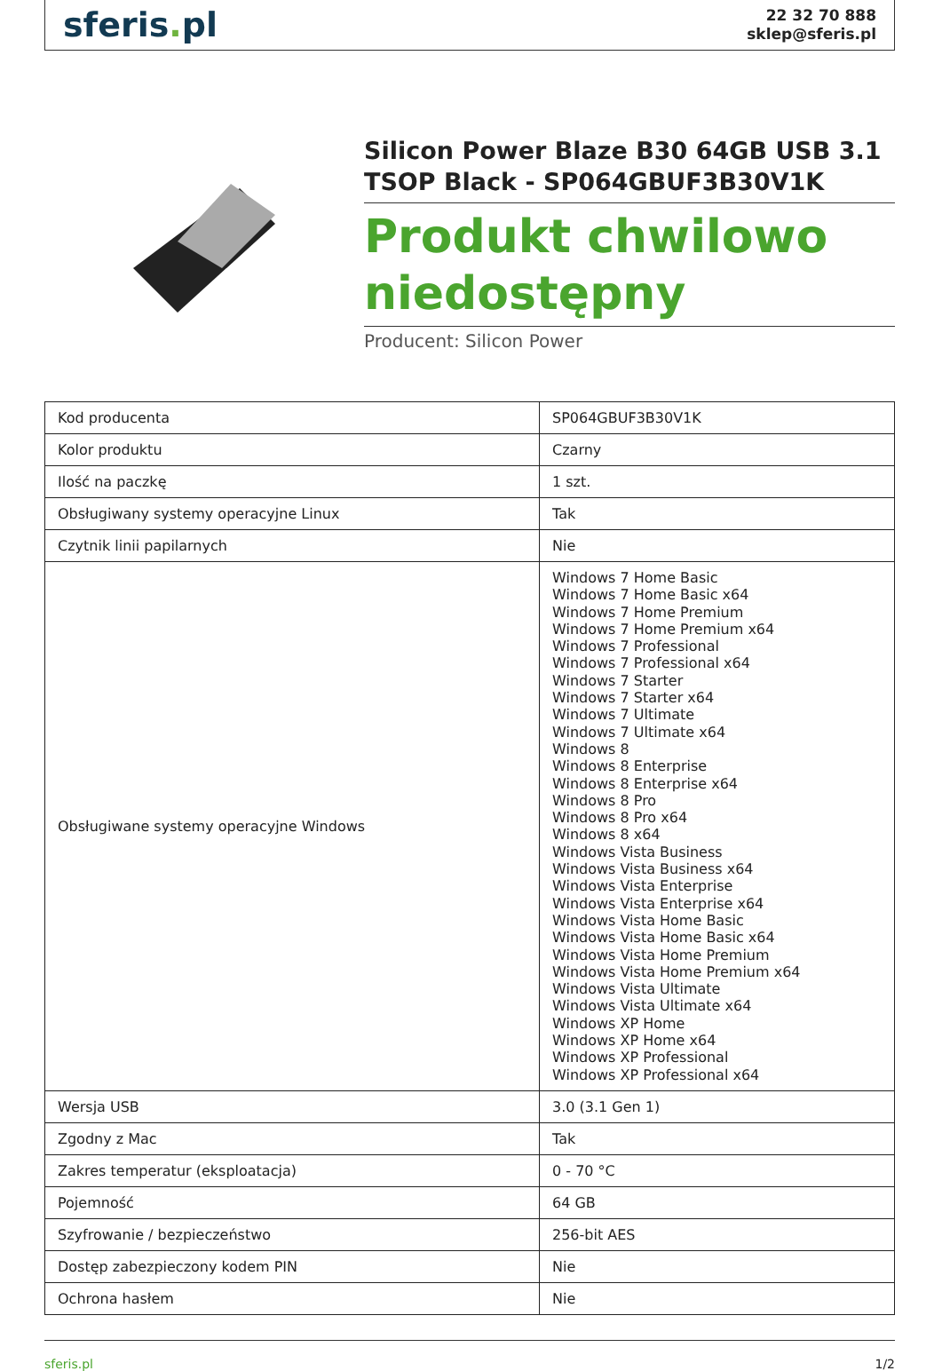sferis. pl
22 32 70 888
sklep@sferis.pl
Silicon Power Blaze B30 64GB USB 3.1 TSOP Black - SP064GBUF3B30V1K
Produkt chwilowo niedostępny
Producent: Silicon Power
| Kod producenta | SP064GBUF3B30V1K |
| Kolor produktu | Czarny |
| Ilość na paczkę | 1 szt. |
| Obsługiwany systemy operacyjne Linux | Tak |
| Czytnik linii papilarnych | Nie |
| Obsługiwane systemy operacyjne Windows | Windows 7 Home Basic Windows 7 Home Basic x64 Windows 7 Home Premium Windows 7 Home Premium x64 Windows 7 Professional Windows 7 Professional x64 Windows 7 Starter Windows 7 Starter x64 Windows 7 Ultimate Windows 7 Ultimate x64 Windows 8 Windows 8 Enterprise Windows 8 Enterprise x64 Windows 8 Pro Windows 8 Pro x64 Windows 8 x64 Windows Vista Business Windows Vista Business x64 Windows Vista Enterprise Windows Vista Enterprise x64 Windows Vista Home Basic Windows Vista Home Basic x64 Windows Vista Home Premium Windows Vista Home Premium x64 Windows Vista Ultimate Windows Vista Ultimate x64 Windows XP Home Windows XP Home x64 Windows XP Professional Windows XP Professional x64 |
| Wersja USB | 3.0 (3.1 Gen 1) |
| Zgodny z Mac | Tak |
| Zakres temperatur (eksploatacja) | 0 - 70 °C |
| Pojemność | 64 GB |
| Szyfrowanie / bezpieczeństwo | 256-bit AES |
| Dostęp zabezpieczony kodem PIN | Nie |
| Ochrona hasłem | Nie |
sferis.pl 1/2